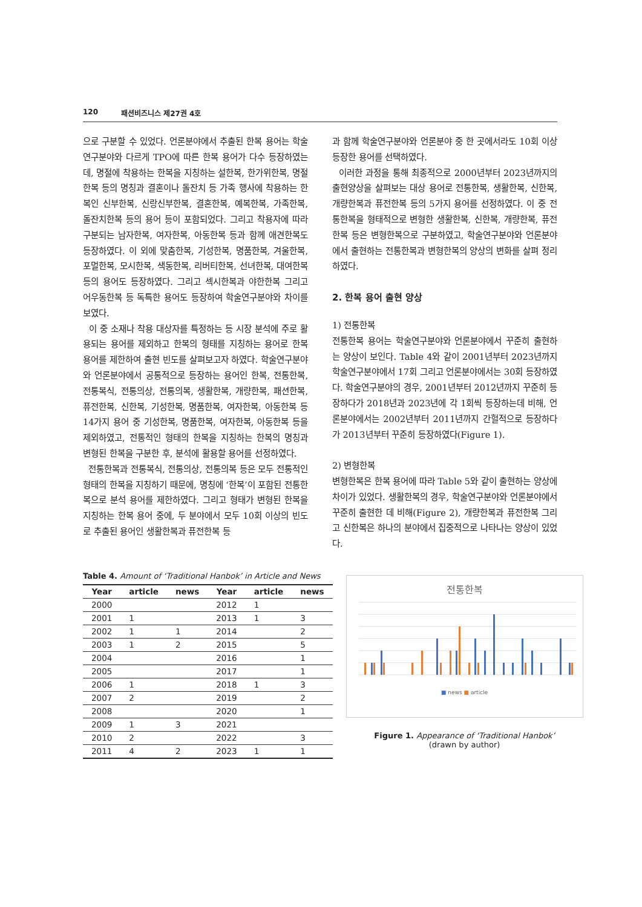120 패션비즈니스 제27권 4호
으로 구분할 수 있었다. 언론분야에서 추출된 한복 용어는 학술연구분야와 다르게 TPO에 따른 한복 용어가 다수 등장하였는데, 명절에 착용하는 한복을 지칭하는 설한복, 한가위한복, 명절한복 등의 명칭과 결혼이나 돌잔치 등 가족 행사에 착용하는 한복인 신부한복, 신랑신부한복, 결혼한복, 예복한복, 가족한복, 돌잔치한복 등의 용어 등이 포함되었다. 그리고 착용자에 따라 구분되는 남자한복, 여자한복, 아동한복 등과 함께 애견한복도 등장하였다. 이 외에 맞춤한복, 기성한복, 명품한복, 겨울한복, 포멀한복, 모시한복, 색동한복, 리버티한복, 선녀한복, 대여한복 등의 용어도 등장하였다. 그리고 섹시한복과 야한한복 그리고 어우동한복 등 독특한 용어도 등장하여 학술연구분야와 차이를 보였다.
이 중 소재나 착용 대상자를 특정하는 등 시장 분석에 주로 활용되는 용어를 제외하고 한복의 형태를 지칭하는 용어로 한복 용어를 제한하여 출현 빈도를 살펴보고자 하였다. 학술연구분야와 언론분야에서 공통적으로 등장하는 용어인 한복, 전통한복, 전통복식, 전통의상, 전통의복, 생활한복, 개량한복, 패션한복, 퓨전한복, 신한복, 기성한복, 명품한복, 여자한복, 아동한복 등 14가지 용어 중 기성한복, 명품한복, 여자한복, 아동한복 등을 제외하였고, 전통적인 형태의 한복을 지칭하는 한복의 명칭과 변형된 한복을 구분한 후, 분석에 활용할 용어를 선정하였다.
전통한복과 전통복식, 전통의상, 전통의복 등은 모두 전통적인 형태의 한복을 지칭하기 때문에, 명칭에 ‘한복’이 포함된 전통한복으로 분석 용어를 제한하였다. 그리고 형태가 변형된 한복을 지칭하는 한복 용어 중에, 두 분야에서 모두 10회 이상의 빈도로 추출된 용어인 생활한복과 퓨전한복 등
과 함께 학술연구분야와 언론분야 중 한 곳에서라도 10회 이상 등장한 용어를 선택하였다.
이러한 과정을 통해 최종적으로 2000년부터 2023년까지의 출현양상을 살펴보는 대상 용어로 전통한복, 생활한복, 신한복, 개량한복과 퓨전한복 등의 5가지 용어를 선정하였다. 이 중 전통한복을 형태적으로 변형한 생활한복, 신한복, 개량한복, 퓨전한복 등은 변형한복으로 구분하였고, 학술연구분야와 언론분야에서 출현하는 전통한복과 변형한복의 양상의 변화를 살펴 정리하였다.
2. 한복 용어 출현 양상
1) 전통한복
전통한복 용어는 학술연구분야와 언론분야에서 꾸준히 출현하는 양상이 보인다. Table 4와 같이 2001년부터 2023년까지 학술연구분야에서 17회 그리고 언론분야에서는 30회 등장하였다. 학술연구분야의 경우, 2001년부터 2012년까지 꾸준히 등장하다가 2018년과 2023년에 각 1회씩 등장하는데 비해, 언론분야에서는 2002년부터 2011년까지 간헐적으로 등장하다가 2013년부터 꾸준히 등장하였다(Figure 1).
2) 변형한복
변형한복은 한복 용어에 따라 Table 5와 같이 출현하는 양상에 차이가 있었다. 생활한복의 경우, 학술연구분야와 언론분야에서 꾸준히 출현한 데 비해(Figure 2), 개량한복과 퓨전한복 그리고 신한복은 하나의 분야에서 집중적으로 나타나는 양상이 있었다.
Table 4. Amount of ‘Traditional Hanbok’ in Article and News
| Year | article | news | Year | article | news |
| --- | --- | --- | --- | --- | --- |
| 2000 | | | 2012 | 1 | |
| 2001 | 1 | | 2013 | 1 | 3 |
| 2002 | 1 | 1 | 2014 | | 2 |
| 2003 | 1 | 2 | 2015 | | 5 |
| 2004 | | | 2016 | | 1 |
| 2005 | | | 2017 | | 1 |
| 2006 | 1 | | 2018 | 1 | 3 |
| 2007 | 2 | | 2019 | | 2 |
| 2008 | | | 2020 | | 1 |
| 2009 | 1 | 3 | 2021 | | |
| 2010 | 2 | | 2022 | | 3 |
| 2011 | 4 | 2 | 2023 | 1 | 1 |
전통한복
■ news ■ article
Figure 1. Appearance of ‘Traditional Hanbok’
(drawn by author)